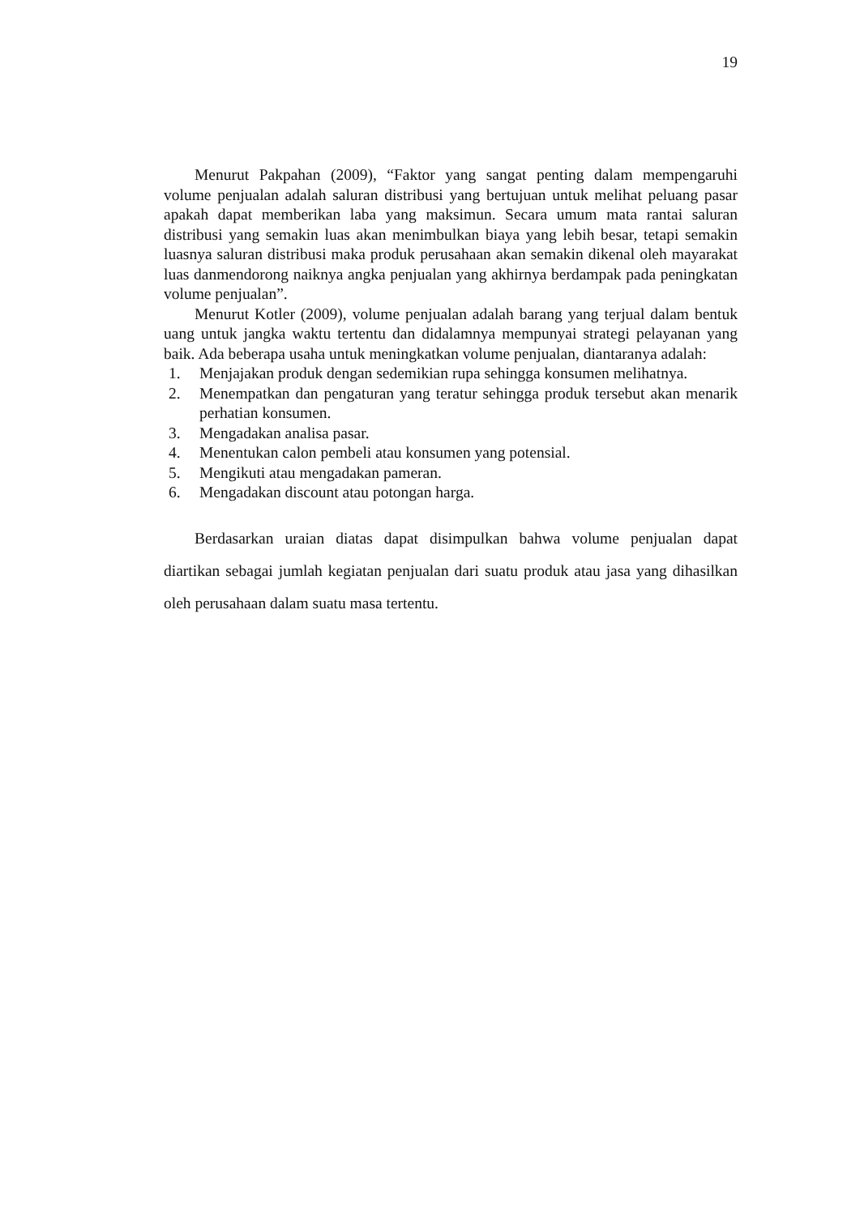19
Menurut Pakpahan (2009), “Faktor yang sangat penting dalam mempengaruhi volume penjualan adalah saluran distribusi yang bertujuan untuk melihat peluang pasar apakah dapat memberikan laba yang maksimun. Secara umum mata rantai saluran distribusi yang semakin luas akan menimbulkan biaya yang lebih besar, tetapi semakin luasnya saluran distribusi maka produk perusahaan akan semakin dikenal oleh mayarakat luas danmendorong naiknya angka penjualan yang akhirnya berdampak pada peningkatan volume penjualan”.
Menurut Kotler (2009), volume penjualan adalah barang yang terjual dalam bentuk uang untuk jangka waktu tertentu dan didalamnya mempunyai strategi pelayanan yang baik. Ada beberapa usaha untuk meningkatkan volume penjualan, diantaranya adalah:
1. Menjajakan produk dengan sedemikian rupa sehingga konsumen melihatnya.
2. Menempatkan dan pengaturan yang teratur sehingga produk tersebut akan menarik perhatian konsumen.
3. Mengadakan analisa pasar.
4. Menentukan calon pembeli atau konsumen yang potensial.
5. Mengikuti atau mengadakan pameran.
6. Mengadakan discount atau potongan harga.
Berdasarkan uraian diatas dapat disimpulkan bahwa volume penjualan dapat diartikan sebagai jumlah kegiatan penjualan dari suatu produk atau jasa yang dihasilkan oleh perusahaan dalam suatu masa tertentu.